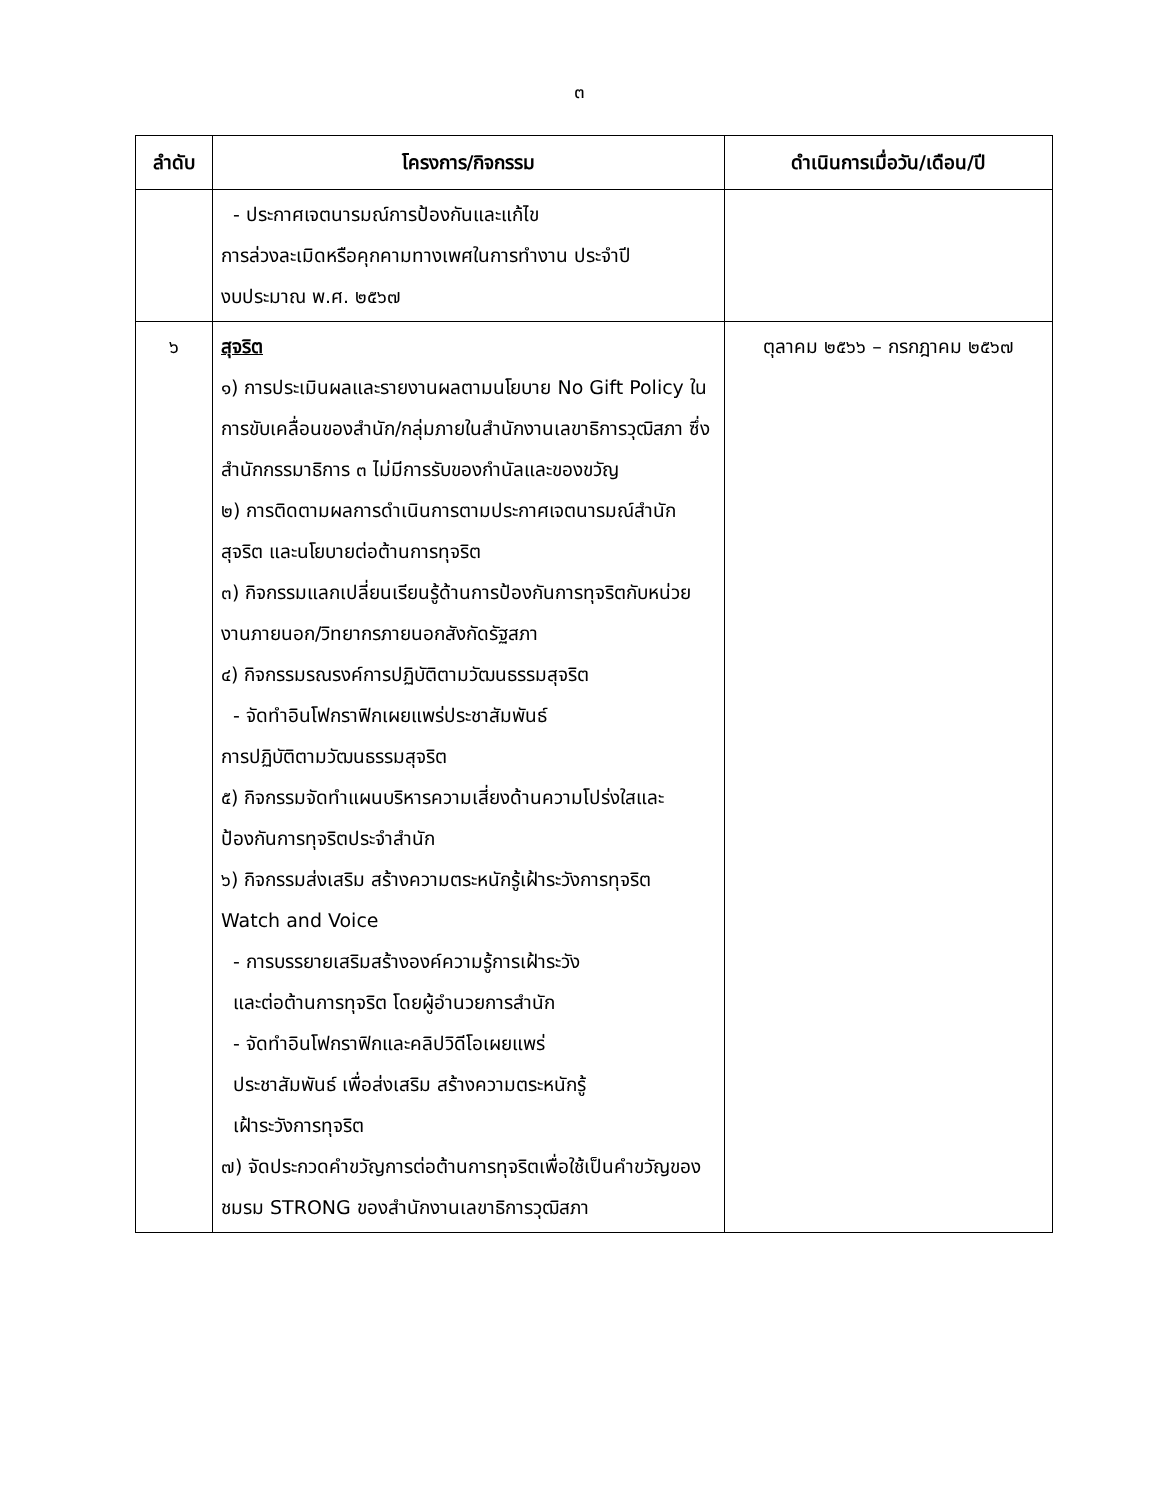๓
| ลำดับ | โครงการ/กิจกรรม | ดำเนินการเมื่อวัน/เดือน/ปี |
| --- | --- | --- |
| | - ประกาศเจตนารมณ์การป้องกันและแก้ไข การล่วงละเมิดหรือคุกคามทางเพศในการทำงาน ประจำปี งบประมาณ พ.ศ. ๒๕๖๗ | |
| ๖ | สุจริต ๑) การประเมินผลและรายงานผลตามนโยบาย No Gift Policy ในการขับเคลื่อนของสำนัก/กลุ่มภายในสำนักงานเลขาธิการวุฒิสภา ซึ่งสำนักกรรมาธิการ ๓ ไม่มีการรับของกำนัลและของขวัญ ๒) การติดตามผลการดำเนินการตามประกาศเจตนารมณ์สำนักสุจริต และนโยบายต่อต้านการทุจริต ๓) กิจกรรมแลกเปลี่ยนเรียนรู้ด้านการป้องกันการทุจริตกับหน่วยงานภายนอก/วิทยากรภายนอกสังกัดรัฐสภา ๔) กิจกรรมรณรงค์การปฏิบัติตามวัฒนธรรมสุจริต - จัดทำอินโฟกราฟิกเผยแพร่ประชาสัมพันธ์ การปฏิบัติตามวัฒนธรรมสุจริต ๕) กิจกรรมจัดทำแผนบริหารความเสี่ยงด้านความโปร่งใสและป้องกันการทุจริตประจำสำนัก ๖) กิจกรรมส่งเสริม สร้างความตระหนักรู้เฝ้าระวังการทุจริต Watch and Voice - การบรรยายเสริมสร้างองค์ความรู้การเฝ้าระวัง และต่อต้านการทุจริต โดยผู้อำนวยการสำนัก - จัดทำอินโฟกราฟิกและคลิปวิดีโอเผยแพร่ ประชาสัมพันธ์ เพื่อส่งเสริม สร้างความตระหนักรู้ เฝ้าระวังการทุจริต ๗) จัดประกวดคำขวัญการต่อต้านการทุจริตเพื่อใช้เป็นคำขวัญของชมรม STRONG ของสำนักงานเลขาธิการวุฒิสภา | ตุลาคม ๒๕๖๖ – กรกฎาคม ๒๕๖๗ |